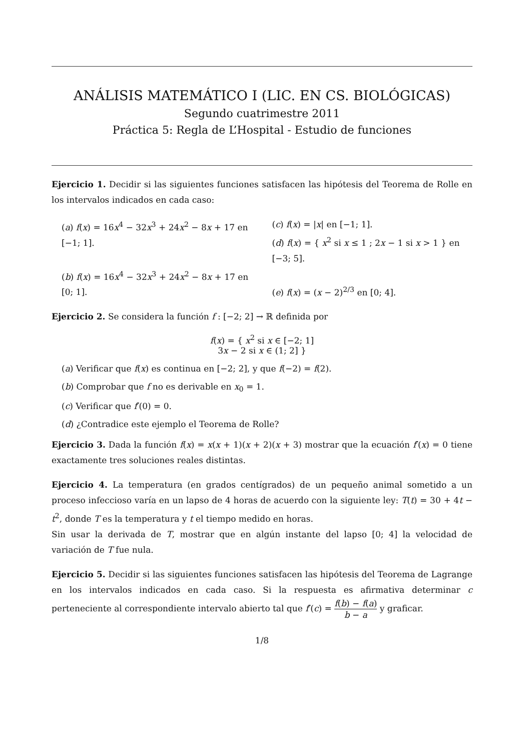ANÁLISIS MATEMÁTICO I (LIC. EN CS. BIOLÓGICAS)
Segundo cuatrimestre 2011
Práctica 5: Regla de L’Hospital - Estudio de funciones
Ejercicio 1. Decidir si las siguientes funciones satisfacen las hipótesis del Teorema de Rolle en los intervalos indicados en cada caso:
(a) f(x) = 16x<sup>4</sup> − 32x<sup>3</sup> + 24x<sup>2</sup> − 8x + 17 en [−1; 1].
(b) f(x) = 16x<sup>4</sup> − 32x<sup>3</sup> + 24x<sup>2</sup> − 8x + 17 en [0; 1].
(c) f(x) = |x| en [−1; 1].
(d) f(x) = { x<sup>2</sup> si x ≤ 1 ; 2x − 1 si x > 1 } en [−3; 5].
(e) f(x) = (x − 2)<sup>2/3</sup> en [0; 4].
Ejercicio 2. Se considera la función f : [−2; 2] → ℝ definida por
f(x) = { x<sup>2</sup> si x ∈ [−2; 1]
3x − 2 si x ∈ (1; 2] }
(a) Verificar que f(x) es continua en [−2; 2], y que f(−2) = f(2).
(b) Comprobar que f no es derivable en x<sub>0</sub> = 1.
(c) Verificar que f′(0) = 0.
(d) ¿Contradice este ejemplo el Teorema de Rolle?
Ejercicio 3. Dada la función f(x) = x(x + 1)(x + 2)(x + 3) mostrar que la ecuación f′(x) = 0 tiene exactamente tres soluciones reales distintas.
Ejercicio 4. La temperatura (en grados centígrados) de un pequeño animal sometido a un proceso infeccioso varía en un lapso de 4 horas de acuerdo con la siguiente ley: T(t) = 30 + 4t − t<sup>2</sup>, donde T es la temperatura y t el tiempo medido en horas.
Sin usar la derivada de T, mostrar que en algún instante del lapso [0; 4] la velocidad de variación de T fue nula.
Ejercicio 5. Decidir si las siguientes funciones satisfacen las hipótesis del Teorema de Lagrange en los intervalos indicados en cada caso. Si la respuesta es afirmativa determinar c perteneciente al correspondiente intervalo abierto tal que f′(c) = f(b) − f(a) b − a y graficar.
1/8